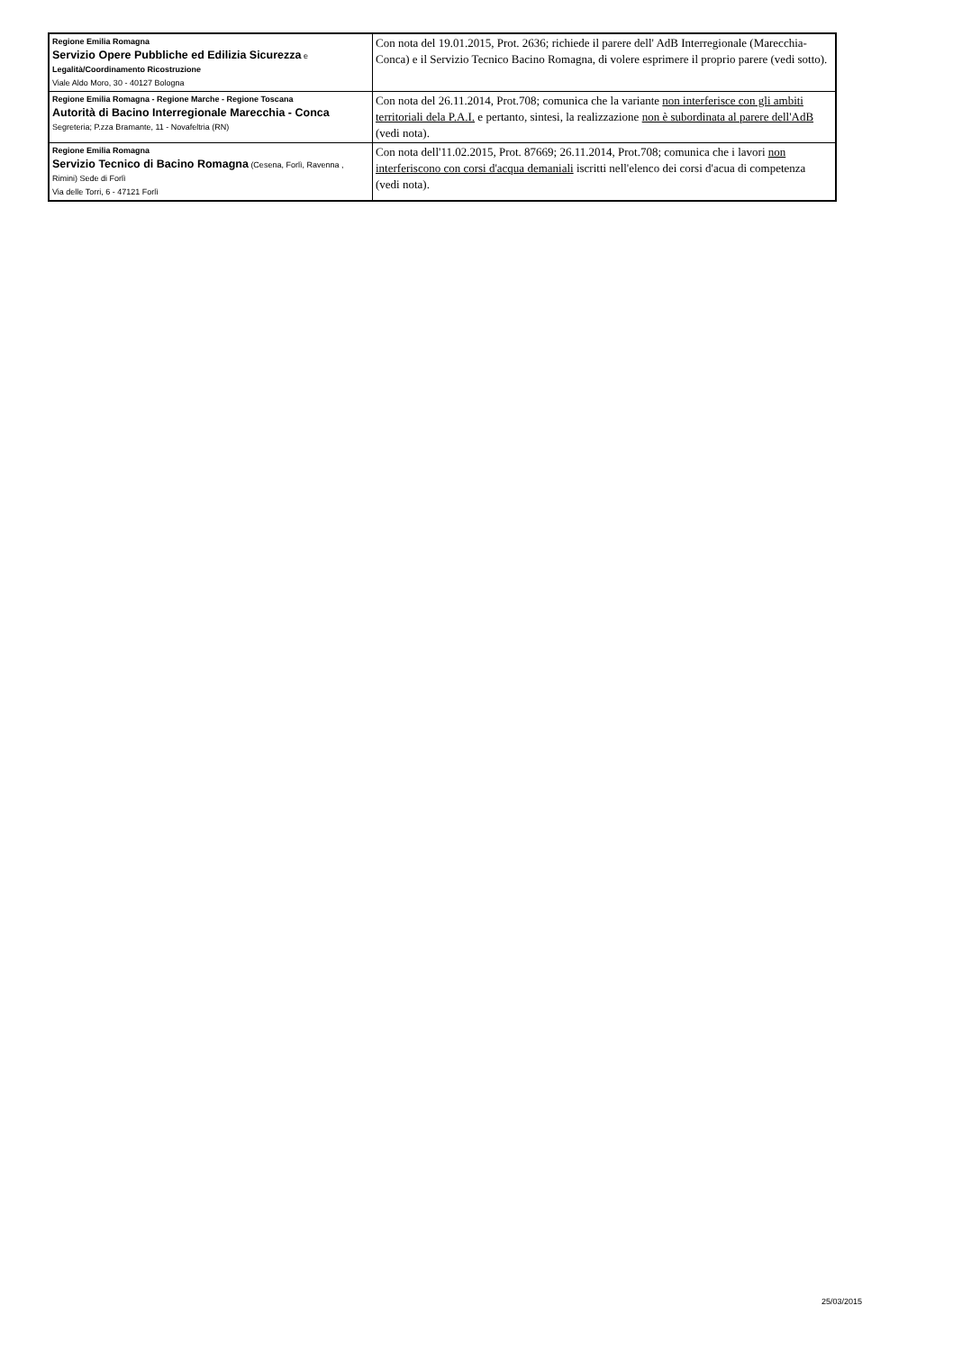| Regione Emilia Romagna Servizio Opere Pubbliche ed Edilizia Sicurezza e Legalità/Coordinamento Ricostruzione Viale Aldo Moro, 30 - 40127 Bologna | Con nota del 19.01.2015, Prot. 2636; richiede il parere dell' AdB Interregionale (Marecchia-Conca) e il Servizio Tecnico Bacino Romagna, di volere esprimere il proprio parere (vedi sotto). |
| Regione Emilia Romagna - Regione Marche - Regione Toscana Autorità di Bacino Interregionale Marecchia - Conca Segreteria; P.zza Bramante, 11 - Novafeltria (RN) | Con nota del 26.11.2014, Prot.708; comunica che la variante non interferisce con gli ambiti territoriali dela P.A.I. e pertanto, sintesi, la realizzazione non è subordinata al parere dell'AdB (vedi nota). |
| Regione Emilia Romagna Servizio Tecnico di Bacino Romagna (Cesena, Forlì, Ravenna , Rimini) Sede di Forlì Via delle Torri, 6 - 47121 Forlì | Con nota dell'11.02.2015, Prot. 87669; 26.11.2014, Prot.708; comunica che i lavori non interferiscono con corsi d'acqua demaniali iscritti nell'elenco dei corsi d'acua di competenza (vedi nota). |
25/03/2015